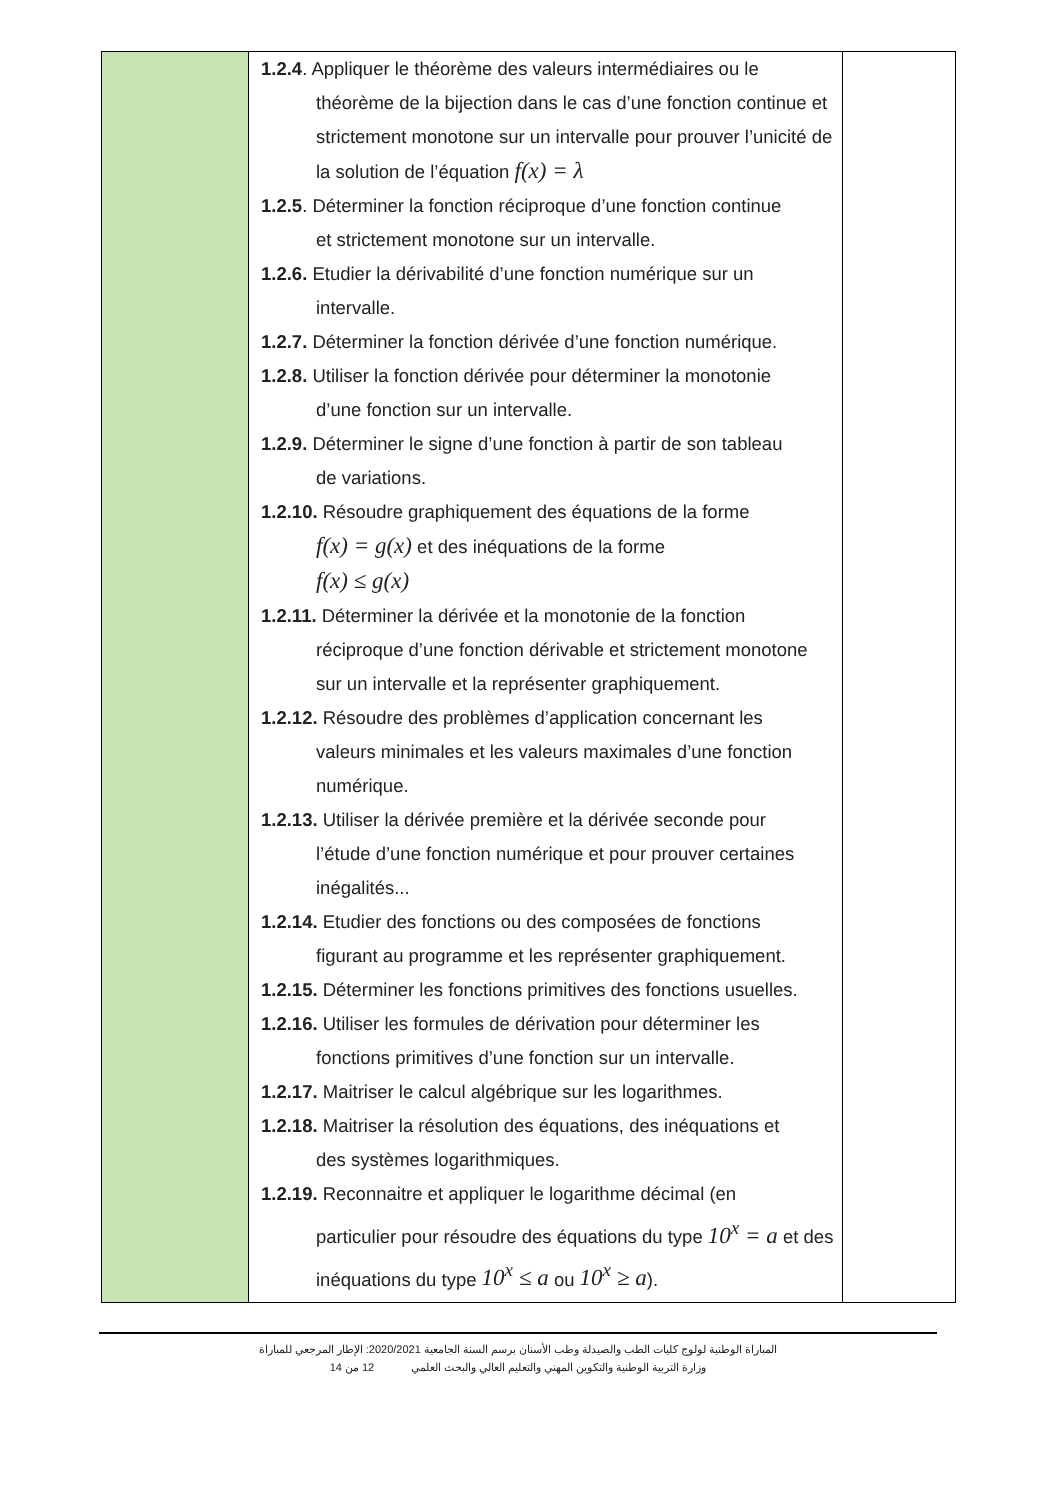| | 1.2.4 . Appliquer le théorème des valeurs intermédiaires ou le théorème de la bijection dans le cas d’une fonction continue et strictement monotone sur un intervalle pour prouver l’unicité de la solution de l’équation f(x) = λ 1.2.5 . Déterminer la fonction réciproque d’une fonction continue et strictement monotone sur un intervalle. 1.2.6. Etudier la dérivabilité d’une fonction numérique sur un intervalle. 1.2.7. Déterminer la fonction dérivée d’une fonction numérique. 1.2.8. Utiliser la fonction dérivée pour déterminer la monotonie d’une fonction sur un intervalle. 1.2.9. Déterminer le signe d’une fonction à partir de son tableau de variations. 1.2.10. Résoudre graphiquement des équations de la forme f(x) = g(x) et des inéquations de la forme f(x) ≤ g(x) 1.2.11. Déterminer la dérivée et la monotonie de la fonction réciproque d’une fonction dérivable et strictement monotone sur un intervalle et la représenter graphiquement. 1.2.12. Résoudre des problèmes d’application concernant les valeurs minimales et les valeurs maximales d’une fonction numérique. 1.2.13. Utiliser la dérivée première et la dérivée seconde pour l’étude d’une fonction numérique et pour prouver certaines inégalités... 1.2.14. Etudier des fonctions ou des composées de fonctions figurant au programme et les représenter graphiquement. 1.2.15. Déterminer les fonctions primitives des fonctions usuelles. 1.2.16. Utiliser les formules de dérivation pour déterminer les fonctions primitives d’une fonction sur un intervalle. 1.2.17. Maitriser le calcul algébrique sur les logarithmes. 1.2.18. Maitriser la résolution des équations, des inéquations et des systèmes logarithmiques. 1.2.19. Reconnaitre et appliquer le logarithme décimal (en particulier pour résoudre des équations du type 10<sup>x</sup> = a et des inéquations du type 10<sup>x</sup> ≤ a ou 10<sup>x</sup> ≥ a ). | |
المباراة الوطنية لولوج كليات الطب والصيدلة وطب الأسنان برسم السنة الجامعية 2020/2021: الإطار المرجعي للمباراة
وزارة التربية الوطنية والتكوين المهني والتعليم العالي والبحث العلمي 12 من 14